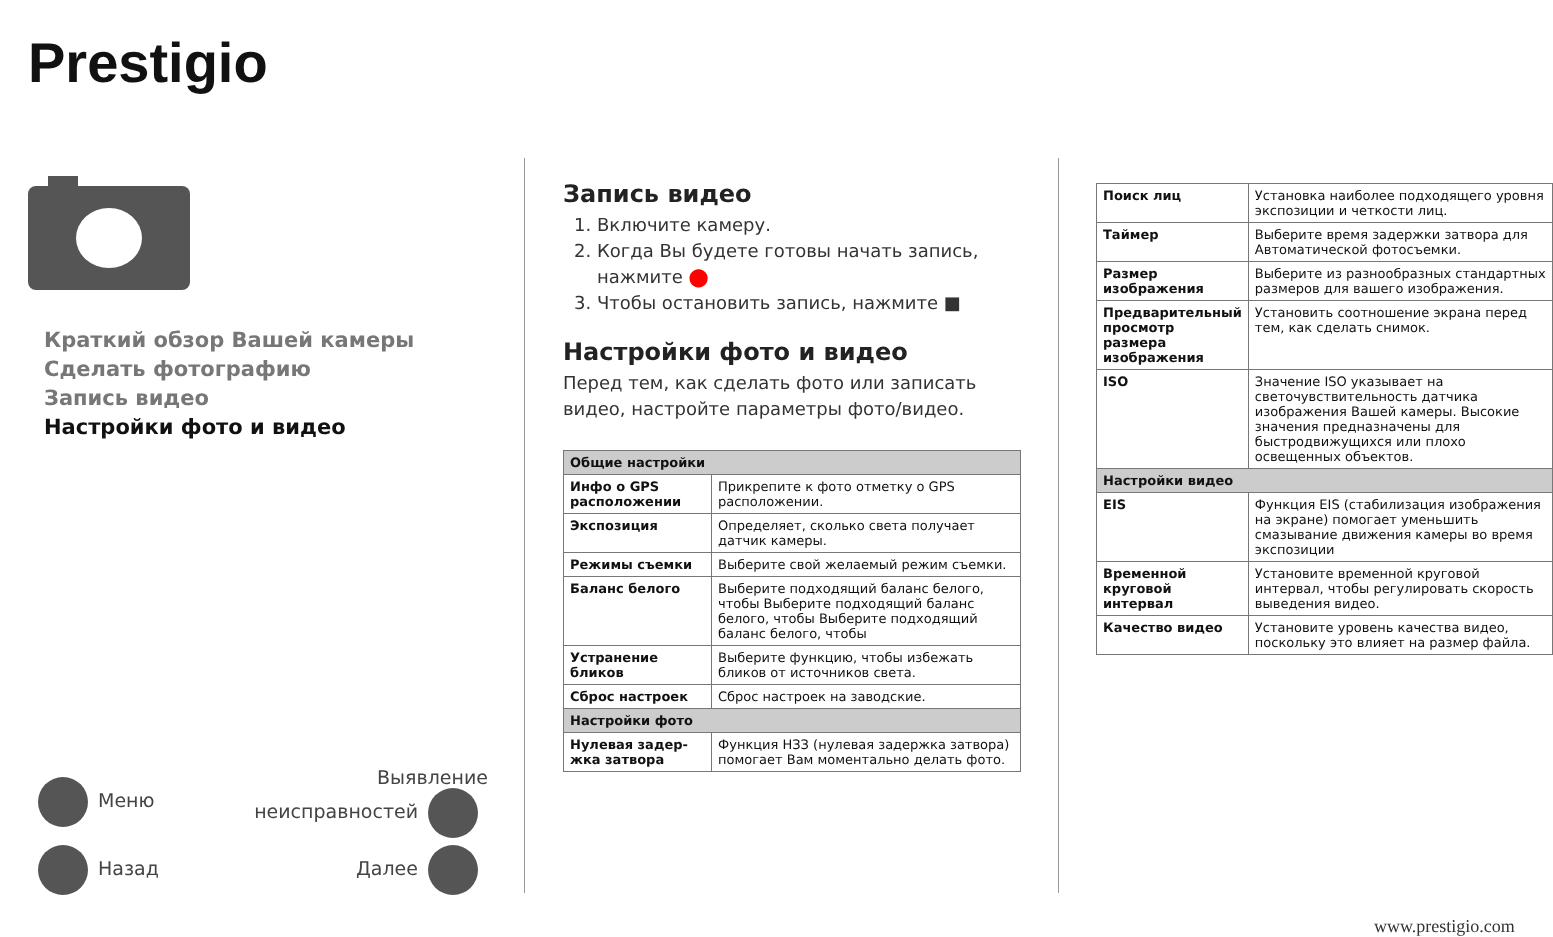Prestigio
Краткий обзор Вашей камеры
Сделать фотографию
Запись видео
Настройки фото и видео
Меню Выявление
неисправностей
Назад Далее
Запись видео
1. Включите камеру.
2. Когда Вы будете готовы начать запись, нажмите ⬤
3. Чтобы остановить запись, нажмите ■
Настройки фото и видео
Перед тем, как сделать фото или записать видео, настройте параметры фото/видео.
| Общие настройки | |
| --- | --- |
| Инфо о GPS расположении | Прикрепите к фото отметку о GPS расположении. |
| Экспозиция | Определяет, сколько света получает датчик камеры. |
| Режимы съемки | Выберите свой желаемый режим съемки. |
| Баланс белого | Выберите подходящий баланс белого, чтобы Выберите подходящий баланс белого, чтобы Выберите подходящий баланс белого, чтобы |
| Устранение бликов | Выберите функцию, чтобы избежать бликов от источников света. |
| Сброс настроек | Сброс настроек на заводские. |
| Настройки фото | |
| Нулевая задер-жка затвора | Функция НЗЗ (нулевая задержка затвора) помогает Вам моментально делать фото. |
| Поиск лиц | Установка наиболее подходящего уровня экспозиции и четкости лиц. |
| Таймер | Выберите время задержки затвора для Автоматической фотосъемки. |
| Размер изображения | Выберите из разнообразных стандартных размеров для вашего изображения. |
| Предварительный просмотр размера изображения | Установить соотношение экрана перед тем, как сделать снимок. |
| ISO | Значение ISO указывает на светочувствительность датчика изображения Вашей камеры. Высокие значения предназначены для быстродвижущихся или плохо освещенных объектов. |
| Настройки видео | |
| EIS | Функция EIS (стабилизация изображения на экране) помогает уменьшить смазывание движения камеры во время экспозиции |
| Временной круговой интервал | Установите временной круговой интервал, чтобы регулировать скорость выведения видео. |
| Качество видео | Установите уровень качества видео, поскольку это влияет на размер файла. |
www.prestigio.com